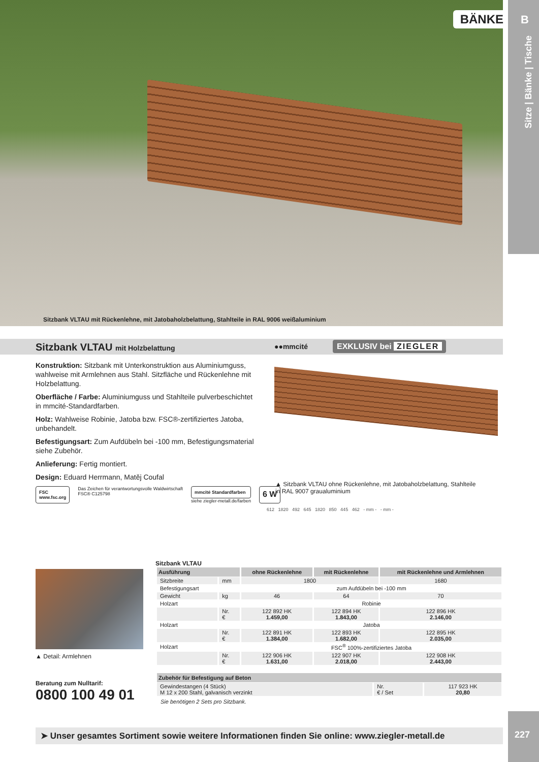Sitzbank VLTAU mit Rückenlehne, mit Jatobaholzbelattung, Stahlteile in RAL 9006 weißaluminium
BÄNKE B
Sitze | Bänke | Tische
Sitzbank VLTAU mit Holzbelattung
●●mmcité EXKLUSIV bei ZIEGLER
Konstruktion: Sitzbank mit Unterkonstruktion aus Aluminiumguss, wahlweise mit Armlehnen aus Stahl. Sitzfläche und Rückenlehne mit Holzbelattung.
Oberfläche / Farbe: Aluminiumguss und Stahlteile pulverbeschichtet in mmcité-Standardfarben.
Holz: Wahlweise Robinie, Jatoba bzw. FSC®-zertifiziertes Jatoba, unbehandelt.
Befestigungsart: Zum Aufdübeln bei -100 mm, Befestigungsmaterial siehe Zubehör.
Anlieferung: Fertig montiert.
Design: Eduard Herrmann, Matěj Coufal
▲ Sitzbank VLTAU ohne Rückenlehne, mit Jatobaholzbelattung, Stahlteile in RAL 9007 graualuminium
FSC
www.fsc.org
Das Zeichen für verantwortungsvolle Waldwirtschaft
FSC® C125798
mmcité Standardfarben
siehe ziegler-metall.de/farben
6 W
612 1820 492 645 1820 850 445 462 - mm - - mm -
▲ Detail: Armlehnen
Beratung zum Nulltarif:
0800 100 49 01
Sitzbank VLTAU
| Ausführung | | ohne Rückenlehne | mit Rückenlehne | mit Rückenlehne und Armlehnen |
| --- | --- | --- | --- | --- |
| Sitzbreite | mm | 1800 | | 1680 |
| Befestigungsart | | zum Aufdübeln bei -100 mm | | |
| Gewicht | kg | 46 | 64 | 70 |
| Holzart | | Robinie | | |
| | Nr. € | 122 892 HK 1.459,00 | 122 894 HK 1.843,00 | 122 896 HK 2.146,00 |
| Holzart | | Jatoba | | |
| | Nr. € | 122 891 HK 1.384,00 | 122 893 HK 1.682,00 | 122 895 HK 2.035,00 |
| Holzart | | FSC<sup>®</sup> 100%-zertifiziertes Jatoba | | |
| | Nr. € | 122 906 HK 1.631,00 | 122 907 HK 2.018,00 | 122 908 HK 2.443,00 |
| Zubehör für Befestigung auf Beton | | |
| --- | --- | --- |
| Gewindestangen (4 Stück) M 12 x 200 Stahl, galvanisch verzinkt | Nr. € / Set | 117 923 HK 20,80 |
Sie benötigen 2 Sets pro Sitzbank.
➤ Unser gesamtes Sortiment sowie weitere Informationen finden Sie online: www.ziegler-metall.de
227